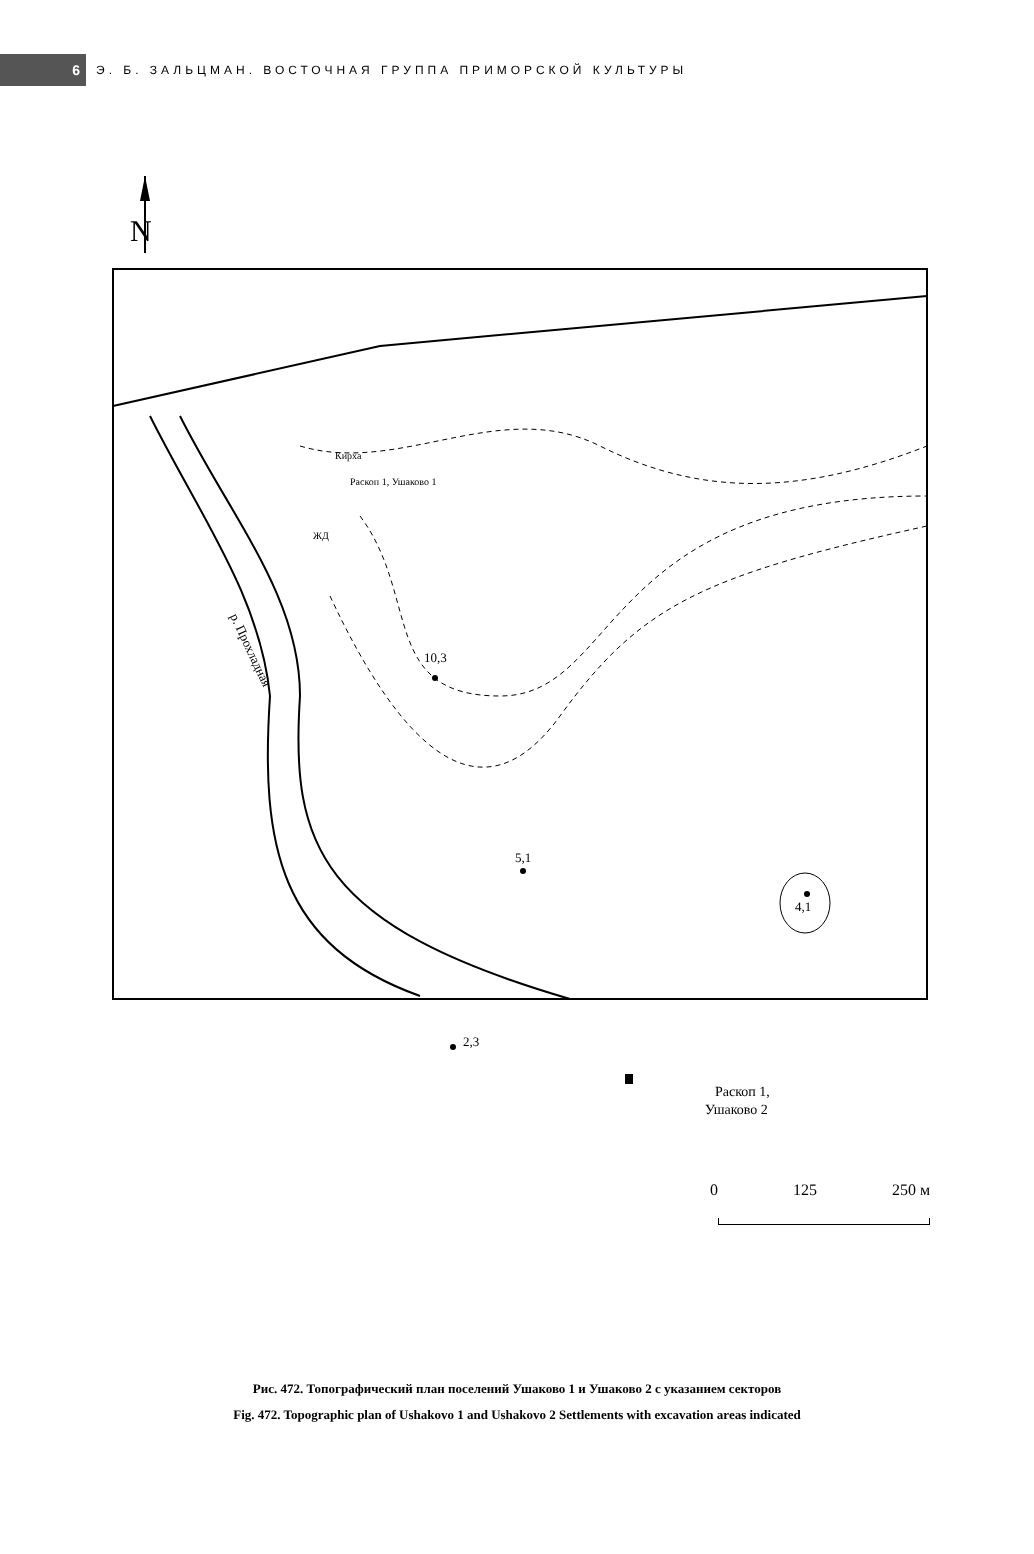6
Э. Б. ЗАЛЬЦМАН. ВОСТОЧНАЯ ГРУППА ПРИМОРСКОЙ КУЛЬТУРЫ
N
Кирха
Раскоп 1, Ушаково 1
ЖД
р. Прохладная
10,3
5,1
2,3
4,1
Раскоп 1,
Ушаково 2
0 125 250 м
Рис. 472. Топографический план поселений Ушаково 1 и Ушаково 2 с указанием секторов
Fig. 472. Topographic plan of Ushakovo 1 and Ushakovo 2 Settlements with excavation areas indicated